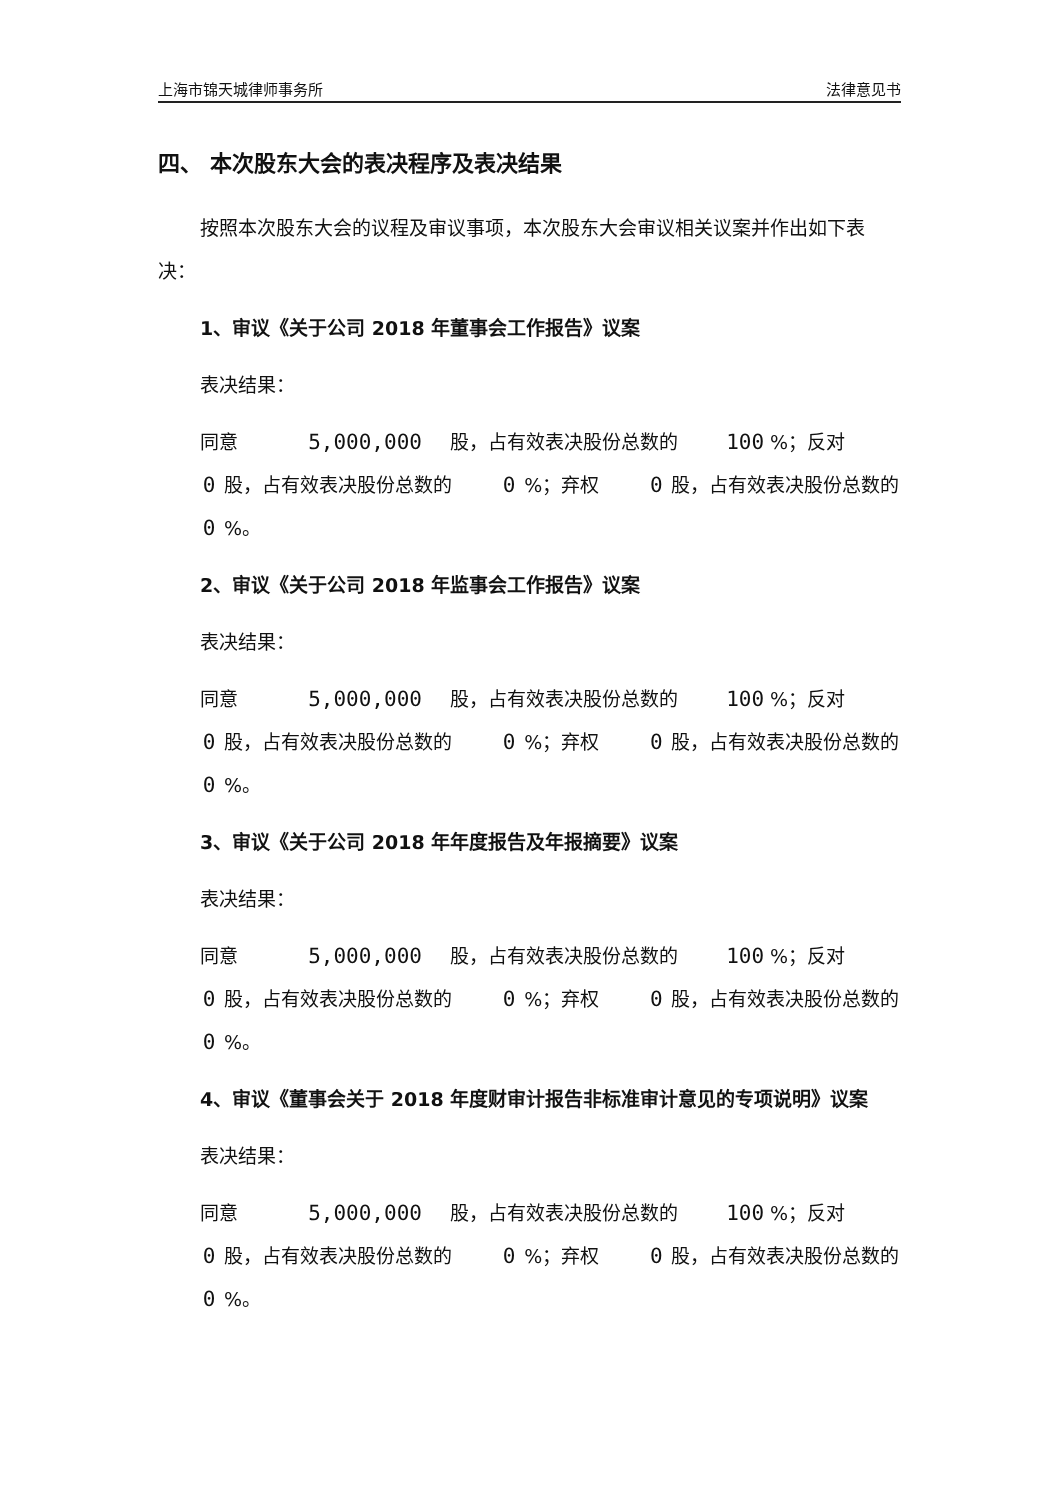上海市锦天城律师事务所 法律意见书
四、 本次股东大会的表决程序及表决结果
按照本次股东大会的议程及审议事项，本次股东大会审议相关议案并作出如下表决：
1、审议《关于公司 2018 年董事会工作报告》议案
表决结果：
同意 5,000,000 股，占有效表决股份总数的 100 %；反对 0 股，占有效表决股份总数的 0 %；弃权 0 股，占有效表决股份总数的 0 %。
2、审议《关于公司 2018 年监事会工作报告》议案
表决结果：
同意 5,000,000 股，占有效表决股份总数的 100 %；反对 0 股，占有效表决股份总数的 0 %；弃权 0 股，占有效表决股份总数的 0 %。
3、审议《关于公司 2018 年年度报告及年报摘要》议案
表决结果：
同意 5,000,000 股，占有效表决股份总数的 100 %；反对 0 股，占有效表决股份总数的 0 %；弃权 0 股，占有效表决股份总数的 0 %。
4、审议《董事会关于 2018 年度财审计报告非标准审计意见的专项说明》议案
表决结果：
同意 5,000,000 股，占有效表决股份总数的 100 %；反对 0 股，占有效表决股份总数的 0 %；弃权 0 股，占有效表决股份总数的 0 %。